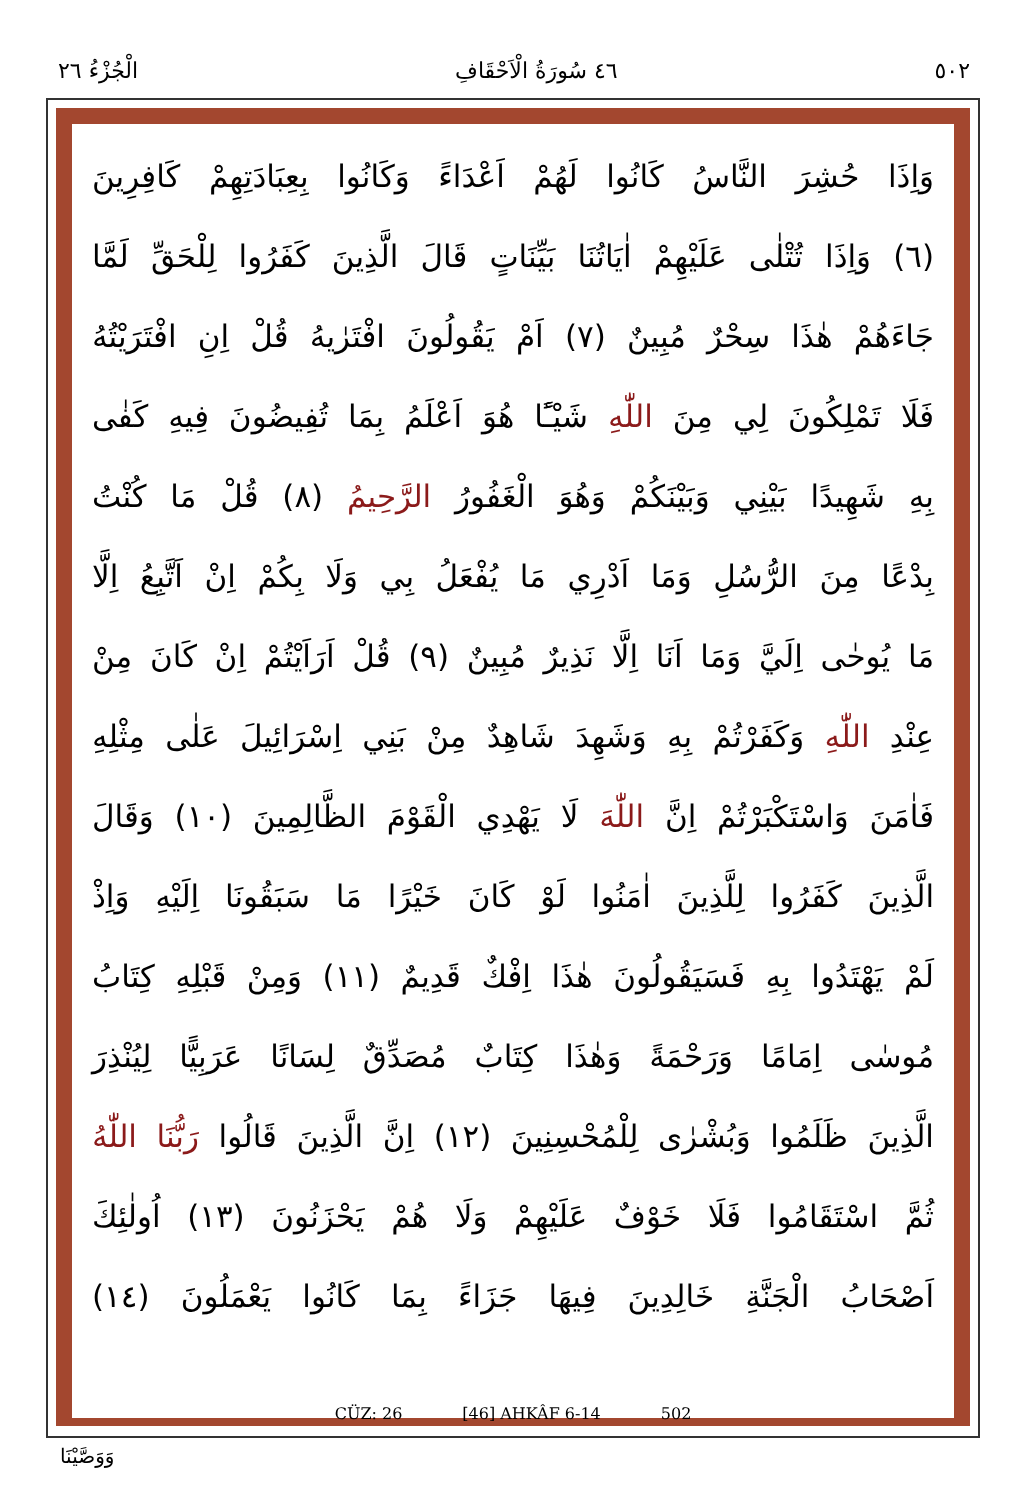٥٠٢ ٤٦ سُورَةُ الْاَحْقَافِ الْجُزْءُ ٢٦
وَاِذَا حُشِرَ النَّاسُ كَانُوا لَهُمْ اَعْدَاءً وَكَانُوا بِعِبَادَتِهِمْ كَافِرِينَ
(٦) وَاِذَا تُتْلٰى عَلَيْهِمْ اٰيَاتُنَا بَيِّنَاتٍ قَالَ الَّذِينَ كَفَرُوا لِلْحَقِّ لَمَّا
جَاءَهُمْ هٰذَا سِحْرٌ مُبِينٌ (٧) اَمْ يَقُولُونَ افْتَرٰيهُ قُلْ اِنِ افْتَرَيْتُهُ
فَلَا تَمْلِكُونَ لِي مِنَ اللّٰهِ شَيْـًٔا هُوَ اَعْلَمُ بِمَا تُفِيضُونَ فِيهِ كَفٰى
بِهِ شَهِيدًا بَيْنِي وَبَيْنَكُمْ وَهُوَ الْغَفُورُ الرَّحِيمُ (٨) قُلْ مَا كُنْتُ
بِدْعًا مِنَ الرُّسُلِ وَمَا اَدْرِي مَا يُفْعَلُ بِي وَلَا بِكُمْ اِنْ اَتَّبِعُ اِلَّا
مَا يُوحٰى اِلَيَّ وَمَا اَنَا اِلَّا نَذِيرٌ مُبِينٌ (٩) قُلْ اَرَاَيْتُمْ اِنْ كَانَ مِنْ
عِنْدِ اللّٰهِ وَكَفَرْتُمْ بِهِ وَشَهِدَ شَاهِدٌ مِنْ بَنِي اِسْرَائِيلَ عَلٰى مِثْلِهِ
فَاٰمَنَ وَاسْتَكْبَرْتُمْ اِنَّ اللّٰهَ لَا يَهْدِي الْقَوْمَ الظَّالِمِينَ (١٠) وَقَالَ
الَّذِينَ كَفَرُوا لِلَّذِينَ اٰمَنُوا لَوْ كَانَ خَيْرًا مَا سَبَقُونَا اِلَيْهِ وَاِذْ
لَمْ يَهْتَدُوا بِهِ فَسَيَقُولُونَ هٰذَا اِفْكٌ قَدِيمٌ (١١) وَمِنْ قَبْلِهِ كِتَابُ
مُوسٰى اِمَامًا وَرَحْمَةً وَهٰذَا كِتَابٌ مُصَدِّقٌ لِسَانًا عَرَبِيًّا لِيُنْذِرَ
الَّذِينَ ظَلَمُوا وَبُشْرٰى لِلْمُحْسِنِينَ (١٢) اِنَّ الَّذِينَ قَالُوا رَبُّنَا اللّٰهُ
ثُمَّ اسْتَقَامُوا فَلَا خَوْفٌ عَلَيْهِمْ وَلَا هُمْ يَحْزَنُونَ (١٣) اُولٰئِكَ
اَصْحَابُ الْجَنَّةِ خَالِدِينَ فِيهَا جَزَاءً بِمَا كَانُوا يَعْمَلُونَ (١٤)
CÜZ: 26 [46] AHKÂF 6-14 502
وَوَصَّيْنَا